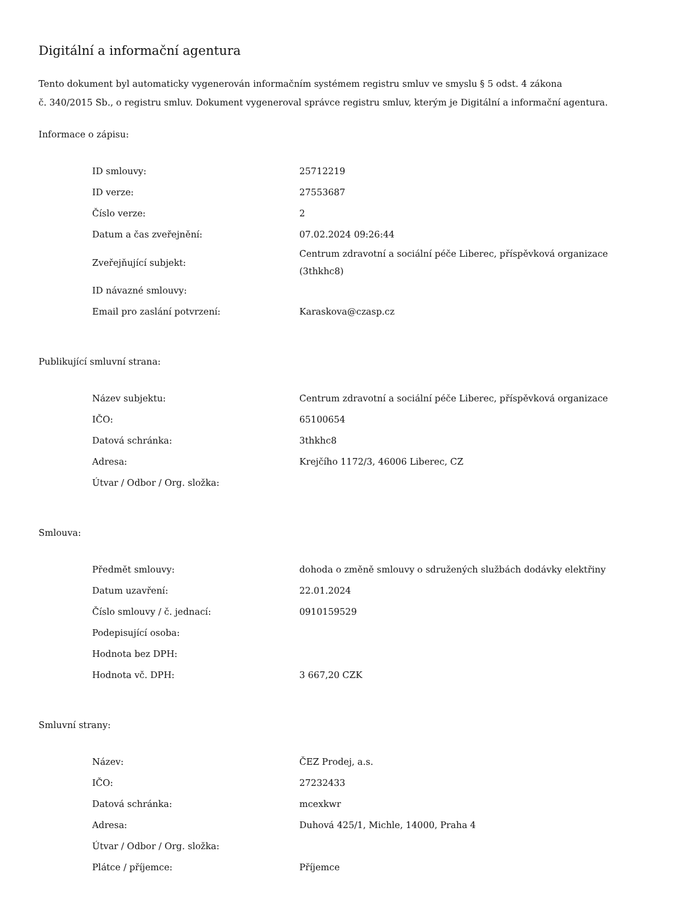Digitální a informační agentura
Tento dokument byl automaticky vygenerován informačním systémem registru smluv ve smyslu § 5 odst. 4 zákona
č. 340/2015 Sb., o registru smluv. Dokument vygeneroval správce registru smluv, kterým je Digitální a informační agentura.
Informace o zápisu:
| ID smlouvy: | 25712219 |
| ID verze: | 27553687 |
| Číslo verze: | 2 |
| Datum a čas zveřejnění: | 07.02.2024 09:26:44 |
| Zveřejňující subjekt: | Centrum zdravotní a sociální péče Liberec, příspěvková organizace (3thkhc8) |
| ID návazné smlouvy: | |
| Email pro zaslání potvrzení: | Karaskova@czasp.cz |
Publikující smluvní strana:
| Název subjektu: | Centrum zdravotní a sociální péče Liberec, příspěvková organizace |
| IČO: | 65100654 |
| Datová schránka: | 3thkhc8 |
| Adresa: | Krejčího 1172/3, 46006 Liberec, CZ |
| Útvar / Odbor / Org. složka: | |
Smlouva:
| Předmět smlouvy: | dohoda o změně smlouvy o sdružených službách dodávky elektřiny |
| Datum uzavření: | 22.01.2024 |
| Číslo smlouvy / č. jednací: | 0910159529 |
| Podepisující osoba: | |
| Hodnota bez DPH: | |
| Hodnota vč. DPH: | 3 667,20 CZK |
Smluvní strany:
| Název: | ČEZ Prodej, a.s. |
| IČO: | 27232433 |
| Datová schránka: | mcexkwr |
| Adresa: | Duhová 425/1, Michle, 14000, Praha 4 |
| Útvar / Odbor / Org. složka: | |
| Plátce / příjemce: | Příjemce |